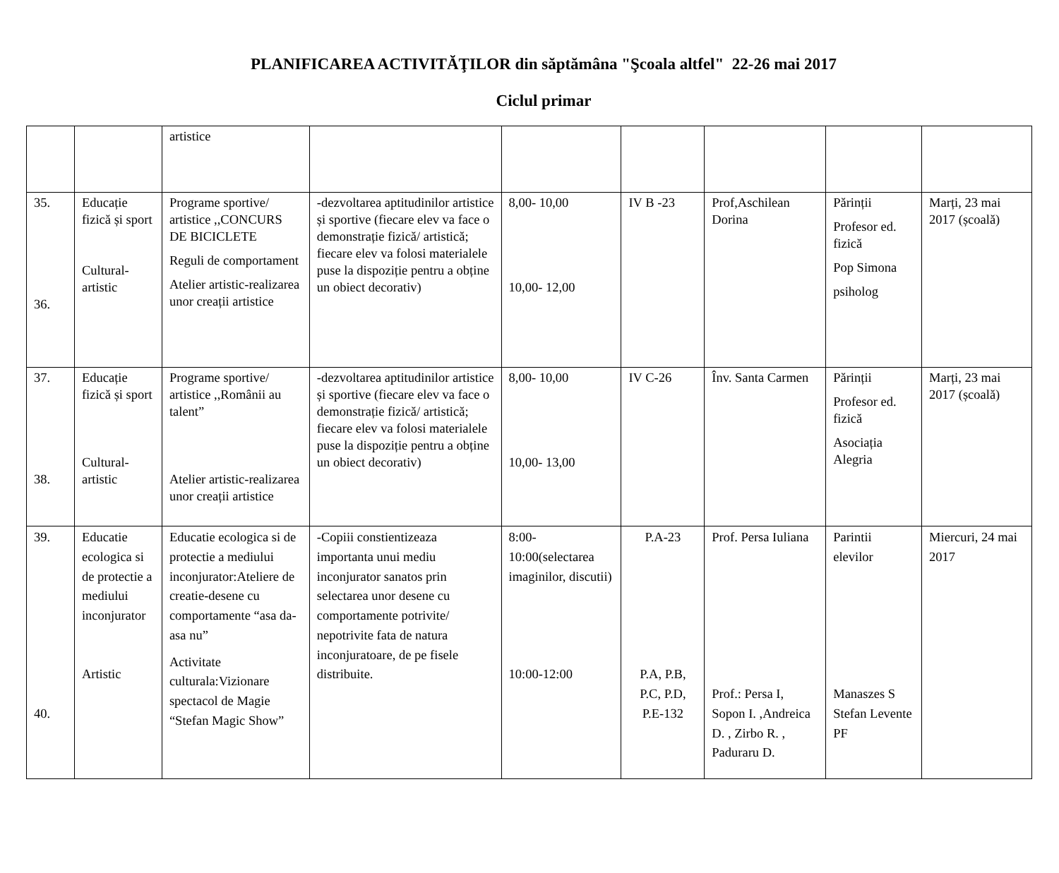PLANIFICAREA ACTIVITĂŢILOR din săptămâna "Şcoala altfel" 22-26 mai 2017
Ciclul primar
| | | artistice | | | | | | |
| 35. 36. | Educație fizică și sport Cultural-artistic | Programe sportive/ artistice ,,CONCURS DE BICICLETE Reguli de comportament Atelier artistic-realizarea unor creații artistice | -dezvoltarea aptitudinilor artistice și sportive (fiecare elev va face o demonstrație fizică/ artistică; fiecare elev va folosi materialele puse la dispoziție pentru a obține un obiect decorativ) | 8,00- 10,00 10,00- 12,00 | IV B -23 | Prof,Aschilean Dorina | Părinții Profesor ed. fizică Pop Simona psiholog | Marți, 23 mai 2017 (școală) |
| 37. 38. | Educație fizică și sport Cultural-artistic | Programe sportive/ artistice ,,Românii au talent” Atelier artistic-realizarea unor creații artistice | -dezvoltarea aptitudinilor artistice și sportive (fiecare elev va face o demonstrație fizică/ artistică; fiecare elev va folosi materialele puse la dispoziție pentru a obține un obiect decorativ) | 8,00- 10,00 10,00- 13,00 | IV C-26 | Înv. Santa Carmen | Părinții Profesor ed. fizică Asociația Alegria | Marți, 23 mai 2017 (școală) |
| 39. 40. | Educatie ecologica si de protectie a mediului inconjurator Artistic | Educatie ecologica si de protectie a mediului inconjurator:Ateliere de creatie-desene cu comportamente “asa da-asa nu” Activitate culturala:Vizionare spectacol de Magie “Stefan Magic Show” | -Copiii constientizeaza importanta unui mediu inconjurator sanatos prin selectarea unor desene cu comportamente potrivite/ nepotrivite fata de natura inconjuratoare, de pe fisele distribuite. | 8:00-10:00(selectarea imaginilor, discutii) 10:00-12:00 | P.A-23 P.A, P.B, P.C, P.D, P.E-132 | Prof. Persa Iuliana Prof.: Persa I, Sopon I. ,Andreica D. , Zirbo R. , Paduraru D. | Parintii elevilor Manaszes S Stefan Levente PF | Miercuri, 24 mai 2017 |